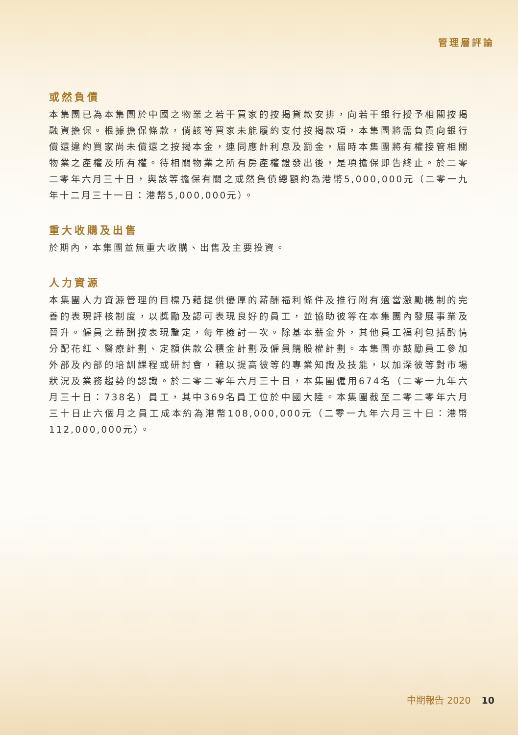管理層評論
或然負債
本集團已為本集團於中國之物業之若干買家的按揭貸款安排，向若干銀行授予相關按揭融資擔保。根據擔保條款，倘該等買家未能履約支付按揭款項，本集團將需負責向銀行償還違約買家尚未償還之按揭本金，連同應計利息及罰金，屆時本集團將有權接管相關物業之產權及所有權。待相關物業之所有房產權證發出後，是項擔保即告終止。於二零二零年六月三十日，與該等擔保有關之或然負債總額約為港幣5,000,000元（二零一九年十二月三十一日：港幣5,000,000元）。
重大收購及出售
於期內，本集團並無重大收購、出售及主要投資。
人力資源
本集團人力資源管理的目標乃藉提供優厚的薪酬福利條件及推行附有適當激勵機制的完善的表現評核制度，以獎勵及認可表現良好的員工，並協助彼等在本集團內發展事業及晉升。僱員之薪酬按表現釐定，每年檢討一次。除基本薪金外，其他員工福利包括酌情分配花紅、醫療計劃、定額供款公積金計劃及僱員購股權計劃。本集團亦鼓勵員工參加外部及內部的培訓課程或研討會，藉以提高彼等的專業知識及技能，以加深彼等對市場狀況及業務趨勢的認識。於二零二零年六月三十日，本集團僱用674名（二零一九年六月三十日：738名）員工，其中369名員工位於中國大陸。本集團截至二零二零年六月三十日止六個月之員工成本約為港幣108,000,000元（二零一九年六月三十日：港幣112,000,000元）。
中期報告 2020 10